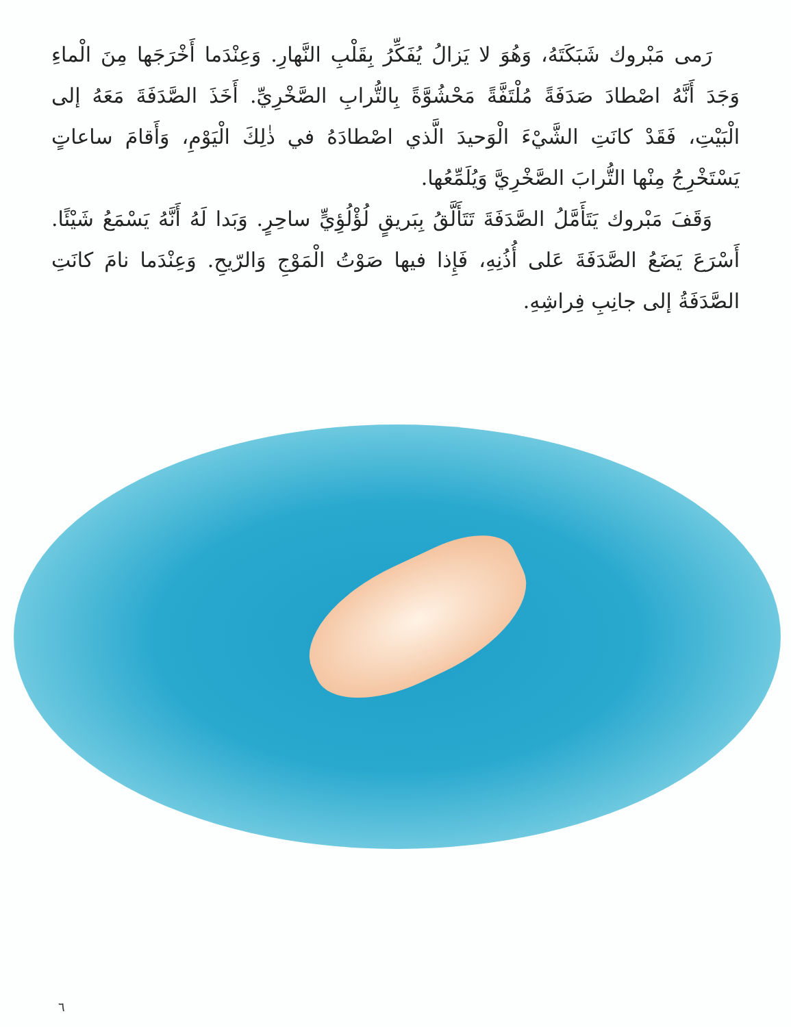رَمى مَبْروك شَبَكَتَهُ، وَهُوَ لا يَزالُ يُفَكِّرُ بِقَلْبِ النَّهارِ. وَعِنْدَما أَخْرَجَها مِنَ الْماءِ وَجَدَ أَنَّهُ اصْطادَ صَدَفَةً مُلْتَفَّةً مَحْشُوَّةً بِالتُّرابِ الصَّخْرِيِّ. أَخَذَ الصَّدَفَةَ مَعَهُ إلى الْبَيْتِ، فَقَدْ كانَتِ الشَّيْءَ الْوَحيدَ الَّذي اصْطادَهُ في ذٰلِكَ الْيَوْمِ، وَأَقامَ ساعاتٍ يَسْتَخْرِجُ مِنْها التُّرابَ الصَّخْرِيَّ وَيُلَمِّعُها.
وَقَفَ مَبْروك يَتَأَمَّلُ الصَّدَفَةَ تَتَأَلَّقُ بِبَريقٍ لُؤْلُؤِيٍّ ساحِرٍ. وَبَدا لَهُ أَنَّهُ يَسْمَعُ شَيْئًا. أَسْرَعَ يَضَعُ الصَّدَفَةَ عَلى أُذُنِهِ، فَإِذا فيها صَوْتُ الْمَوْجِ وَالرّيحِ. وَعِنْدَما نامَ كانَتِ الصَّدَفَةُ إلى جانِبِ فِراشِهِ.
٦